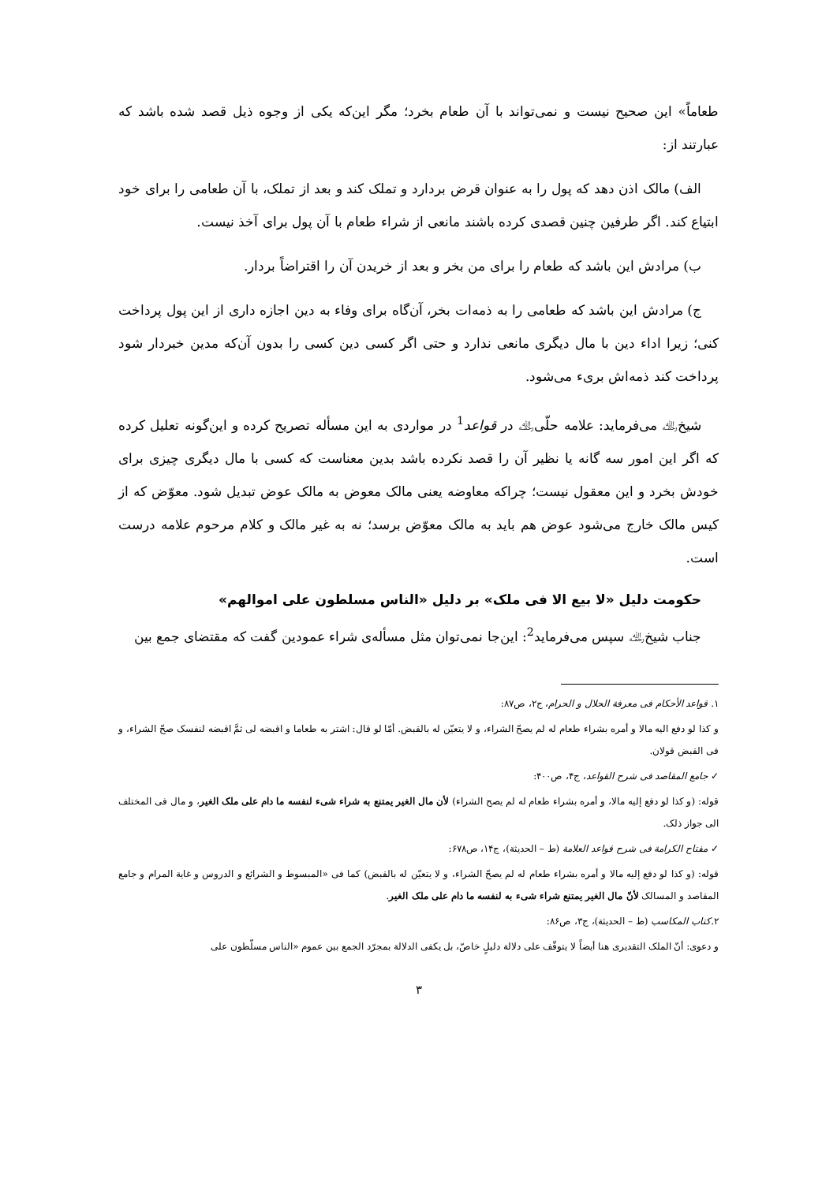طعاماً» این صحیح نیست و نمی‌تواند با آن طعام بخرد؛ مگر این‌که یکی از وجوه ذیل قصد شده باشد که عبارتند از:
الف) مالک اذن دهد که پول را به عنوان قرض بردارد و تملک کند و بعد از تملک، با آن طعامی را برای خود ابتیاع کند. اگر طرفین چنین قصدی کرده باشند مانعی از شراء طعام با آن پول برای آخذ نیست.
ب) مرادش این باشد که طعام را برای من بخر و بعد از خریدن آن را اقتراضاً بردار.
ج) مرادش این باشد که طعامی را به ذمه‌ات بخر، آن‌گاه برای وفاء به دین اجازه داری از این پول پرداخت کنی؛ زیرا اداء دین با مال دیگری مانعی ندارد و حتی اگر کسی دین کسی را بدون آن‌که مدین خبردار شود پرداخت کند ذمه‌اش بریء می‌شود.
شیخ﵀ می‌فرماید: علامه حلّی﵀ در قواعد<sup>1</sup> در مواردی به این مسأله تصریح کرده و این‌گونه تعلیل کرده که اگر این امور سه گانه یا نظیر آن را قصد نکرده باشد بدین معناست که کسی با مال دیگری چیزی برای خودش بخرد و این معقول نیست؛ چراکه معاوضه یعنی مالک معوض به مالک عوض تبدیل شود. معوّض که از کیس مالک خارج می‌شود عوض هم باید به مالک معوّض برسد؛ نه به غیر مالک و کلام مرحوم علامه درست است.
حکومت دلیل «لا بیع الا فی ملک» بر دلیل «الناس مسلطون علی اموالهم»
جناب شیخ﵀ سپس می‌فرماید<sup>2</sup>: این‌جا نمی‌توان مثل مسأله‌ی شراء عمودین گفت که مقتضای جمع بین
١. قواعد الأحکام فی معرفة الحلال و الحرام، ج٢، ص٨٧:
و کذا لو دفع الیه مالا و أمره بشراء طعام له لم یصحّ الشراء، و لا یتعیّن له بالقبض. أمّا لو قال: اشتر به طعاما و اقبضه لی ثمَّ اقبضه لنفسک صحّ الشراء، و فی القبض قولان.
✓ جامع المقاصد فی شرح القواعد، ج۴، ص۴۰۰:
قوله: (و کذا لو دفع إلیه مالا، و أمره بشراء طعام له لم یصح الشراء) لأن مال الغیر یمتنع به شراء شیء لنفسه ما دام علی ملک الغیر، و مال فی المختلف الی جواز ذلک.
✓ مفتاح الکرامة فی شرح قواعد العلامة (ط – الحدیثة)، ج١۴، ص۶٧٨:
قوله: (و کذا لو دفع إلیه مالا و أمره بشراء طعام له لم یصحّ الشراء، و لا یتعیّن له بالقبض) کما فی «المبسوط و الشرائع و الدروس و غایة المرام و جامع المقاصد و المسالک لأنّ مال الغیر یمتنع شراء شیء به لنفسه ما دام علی ملک الغیر.
٢.کتاب المکاسب (ط – الحدیثة)، ج٣، ص٨۶:
و دعوی: أنّ الملک التقدیری هنا أیضاً لا یتوقّف علی دلالة دلیلٍ خاصّ، بل یکفی الدلالة بمجرّد الجمع بین عموم «الناس مسلّطون علی
٣